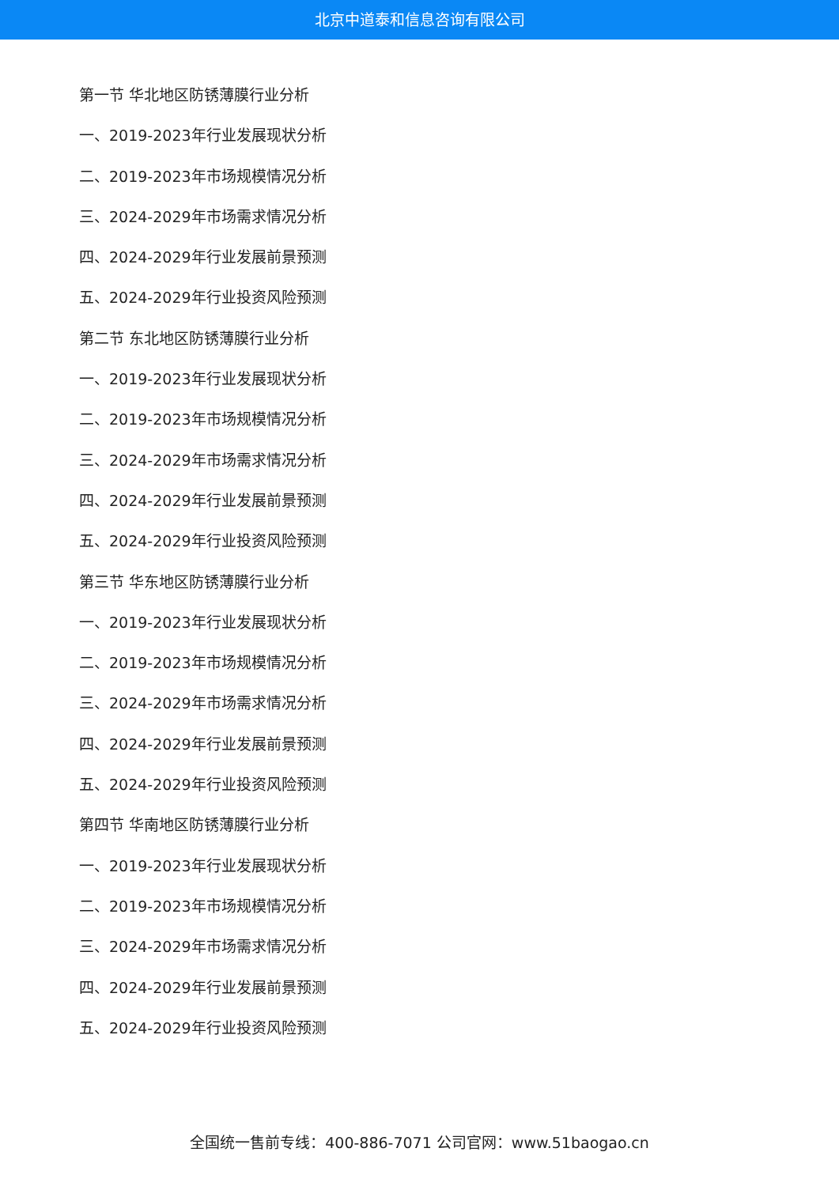北京中道泰和信息咨询有限公司
第一节 华北地区防锈薄膜行业分析
一、2019-2023年行业发展现状分析
二、2019-2023年市场规模情况分析
三、2024-2029年市场需求情况分析
四、2024-2029年行业发展前景预测
五、2024-2029年行业投资风险预测
第二节 东北地区防锈薄膜行业分析
一、2019-2023年行业发展现状分析
二、2019-2023年市场规模情况分析
三、2024-2029年市场需求情况分析
四、2024-2029年行业发展前景预测
五、2024-2029年行业投资风险预测
第三节 华东地区防锈薄膜行业分析
一、2019-2023年行业发展现状分析
二、2019-2023年市场规模情况分析
三、2024-2029年市场需求情况分析
四、2024-2029年行业发展前景预测
五、2024-2029年行业投资风险预测
第四节 华南地区防锈薄膜行业分析
一、2019-2023年行业发展现状分析
二、2019-2023年市场规模情况分析
三、2024-2029年市场需求情况分析
四、2024-2029年行业发展前景预测
五、2024-2029年行业投资风险预测
全国统一售前专线：400-886-7071 公司官网：www.51baogao.cn